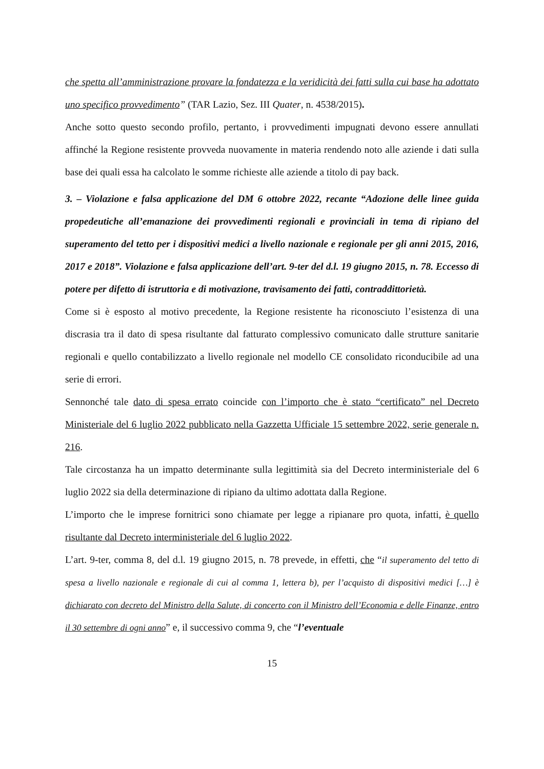che spetta all’amministrazione provare la fondatezza e la veridicità dei fatti sulla cui base ha adottato uno specifico provvedimento” (TAR Lazio, Sez. III Quater, n. 4538/2015).
Anche sotto questo secondo profilo, pertanto, i provvedimenti impugnati devono essere annullati affinché la Regione resistente provveda nuovamente in materia rendendo noto alle aziende i dati sulla base dei quali essa ha calcolato le somme richieste alle aziende a titolo di pay back.
3. – Violazione e falsa applicazione del DM 6 ottobre 2022, recante “Adozione delle linee guida propedeutiche all’emanazione dei provvedimenti regionali e provinciali in tema di ripiano del superamento del tetto per i dispositivi medici a livello nazionale e regionale per gli anni 2015, 2016, 2017 e 2018”. Violazione e falsa applicazione dell’art. 9-ter del d.l. 19 giugno 2015, n. 78. Eccesso di potere per difetto di istruttoria e di motivazione, travisamento dei fatti, contraddittorietà.
Come si è esposto al motivo precedente, la Regione resistente ha riconosciuto l’esistenza di una discrasia tra il dato di spesa risultante dal fatturato complessivo comunicato dalle strutture sanitarie regionali e quello contabilizzato a livello regionale nel modello CE consolidato riconducibile ad una serie di errori.
Sennonché tale dato di spesa errato coincide con l’importo che è stato “certificato” nel Decreto Ministeriale del 6 luglio 2022 pubblicato nella Gazzetta Ufficiale 15 settembre 2022, serie generale n. 216.
Tale circostanza ha un impatto determinante sulla legittimità sia del Decreto interministeriale del 6 luglio 2022 sia della determinazione di ripiano da ultimo adottata dalla Regione.
L’importo che le imprese fornitrici sono chiamate per legge a ripianare pro quota, infatti, è quello risultante dal Decreto interministeriale del 6 luglio 2022.
L’art. 9-ter, comma 8, del d.l. 19 giugno 2015, n. 78 prevede, in effetti, che “il superamento del tetto di spesa a livello nazionale e regionale di cui al comma 1, lettera b), per l’acquisto di dispositivi medici […] è dichiarato con decreto del Ministro della Salute, di concerto con il Ministro dell’Economia e delle Finanze, entro il 30 settembre di ogni anno” e, il successivo comma 9, che “l’eventuale
15